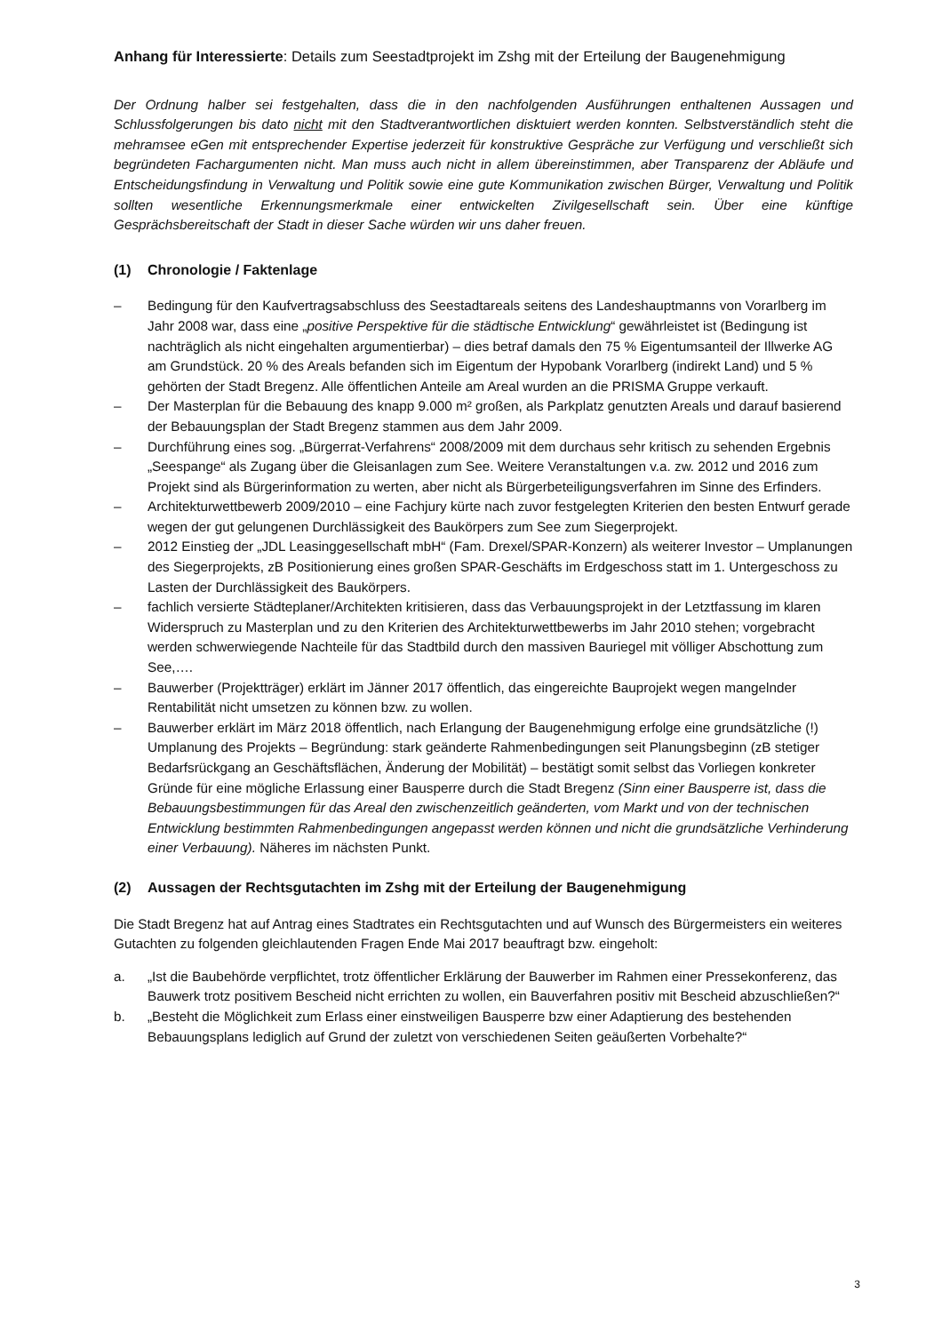Anhang für Interessierte: Details zum Seestadtprojekt im Zshg mit der Erteilung der Baugenehmigung
Der Ordnung halber sei festgehalten, dass die in den nachfolgenden Ausführungen enthaltenen Aussagen und Schlussfolgerungen bis dato nicht mit den Stadtverantwortlichen disktuiert werden konnten. Selbstverständlich steht die mehramsee eGen mit entsprechender Expertise jederzeit für konstruktive Gespräche zur Verfügung und verschließt sich begründeten Fachargumenten nicht. Man muss auch nicht in allem übereinstimmen, aber Transparenz der Abläufe und Entscheidungsfindung in Verwaltung und Politik sowie eine gute Kommunikation zwischen Bürger, Verwaltung und Politik sollten wesentliche Erkennungsmerkmale einer entwickelten Zivilgesellschaft sein. Über eine künftige Gesprächsbereitschaft der Stadt in dieser Sache würden wir uns daher freuen.
(1) Chronologie / Faktenlage
– Bedingung für den Kaufvertragsabschluss des Seestadtareals seitens des Landeshauptmanns von Vorarlberg im Jahr 2008 war, dass eine „positive Perspektive für die städtische Entwicklung“ gewährleistet ist (Bedingung ist nachträglich als nicht eingehalten argumentierbar) – dies betraf damals den 75 % Eigentumsanteil der Illwerke AG am Grundstück. 20 % des Areals befanden sich im Eigentum der Hypobank Vorarlberg (indirekt Land) und 5 % gehörten der Stadt Bregenz. Alle öffentlichen Anteile am Areal wurden an die PRISMA Gruppe verkauft.
– Der Masterplan für die Bebauung des knapp 9.000 m² großen, als Parkplatz genutzten Areals und darauf basierend der Bebauungsplan der Stadt Bregenz stammen aus dem Jahr 2009.
– Durchführung eines sog. „Bürgerrat-Verfahrens“ 2008/2009 mit dem durchaus sehr kritisch zu sehenden Ergebnis „Seespange“ als Zugang über die Gleisanlagen zum See. Weitere Veranstaltungen v.a. zw. 2012 und 2016 zum Projekt sind als Bürgerinformation zu werten, aber nicht als Bürgerbeteiligungsverfahren im Sinne des Erfinders.
– Architekturwettbewerb 2009/2010 – eine Fachjury kürte nach zuvor festgelegten Kriterien den besten Entwurf gerade wegen der gut gelungenen Durchlässigkeit des Baukörpers zum See zum Siegerprojekt.
– 2012 Einstieg der „JDL Leasinggesellschaft mbH“ (Fam. Drexel/SPAR-Konzern) als weiterer Investor – Umplanungen des Siegerprojekts, zB Positionierung eines großen SPAR-Geschäfts im Erdgeschoss statt im 1. Untergeschoss zu Lasten der Durchlässigkeit des Baukörpers.
– fachlich versierte Städteplaner/Architekten kritisieren, dass das Verbauungsprojekt in der Letztfassung im klaren Widerspruch zu Masterplan und zu den Kriterien des Architekturwettbewerbs im Jahr 2010 stehen; vorgebracht werden schwerwiegende Nachteile für das Stadtbild durch den massiven Bauriegel mit völliger Abschottung zum See,….
– Bauwerber (Projektträger) erklärt im Jänner 2017 öffentlich, das eingereichte Bauprojekt wegen mangelnder Rentabilität nicht umsetzen zu können bzw. zu wollen.
– Bauwerber erklärt im März 2018 öffentlich, nach Erlangung der Baugenehmigung erfolge eine grundsätzliche (!) Umplanung des Projekts – Begründung: stark geänderte Rahmenbedingungen seit Planungsbeginn (zB stetiger Bedarfsrückgang an Geschäftsflächen, Änderung der Mobilität) – bestätigt somit selbst das Vorliegen konkreter Gründe für eine mögliche Erlassung einer Bausperre durch die Stadt Bregenz (Sinn einer Bausperre ist, dass die Bebauungsbestimmungen für das Areal den zwischenzeitlich geänderten, vom Markt und von der technischen Entwicklung bestimmten Rahmenbedingungen angepasst werden können und nicht die grundsätzliche Verhinderung einer Verbauung). Näheres im nächsten Punkt.
(2) Aussagen der Rechtsgutachten im Zshg mit der Erteilung der Baugenehmigung
Die Stadt Bregenz hat auf Antrag eines Stadtrates ein Rechtsgutachten und auf Wunsch des Bürgermeisters ein weiteres Gutachten zu folgenden gleichlautenden Fragen Ende Mai 2017 beauftragt bzw. eingeholt:
a. „Ist die Baubehörde verpflichtet, trotz öffentlicher Erklärung der Bauwerber im Rahmen einer Pressekonferenz, das Bauwerk trotz positivem Bescheid nicht errichten zu wollen, ein Bauverfahren positiv mit Bescheid abzuschließen?“
b. „Besteht die Möglichkeit zum Erlass einer einstweiligen Bausperre bzw einer Adaptierung des bestehenden Bebauungsplans lediglich auf Grund der zuletzt von verschiedenen Seiten geäußerten Vorbehalte?“
3